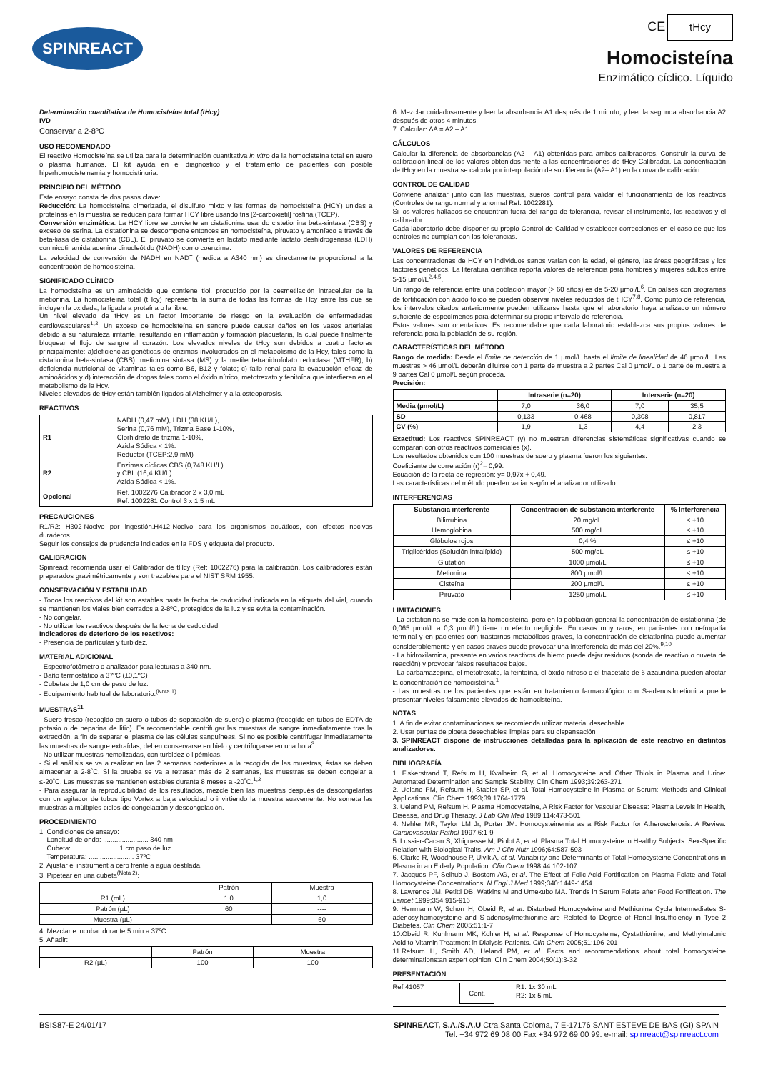SPINREACT
CE tHcy
Homocisteína
Enzimático cíclico. Líquido
Determinación cuantitativa de Homocisteína total (tHcy)
IVD
Conservar a 2-8ºC
USO RECOMENDADO
El reactivo Homocisteína se utiliza para la determinación cuantitativa in vitro de la homocisteína total en suero o plasma humanos. El kit ayuda en el diagnóstico y el tratamiento de pacientes con posible hiperhomocisteinemia y homocistinuria.
PRINCIPIO DEL MÉTODO
Este ensayo consta de dos pasos clave:
Reducción: La homocisteína dimerizada, el disulfuro mixto y las formas de homocisteína (HCY) unidas a proteínas en la muestra se reducen para formar HCY libre usando tris [2-carboxietil] fosfina (TCEP).
Conversión enzimática: La HCY libre se convierte en cistationina usando cistetionina beta-sintasa (CBS) y exceso de serina. La cistationina se descompone entonces en homocisteína, piruvato y amoníaco a través de beta-liasa de cistationina (CBL). El piruvato se convierte en lactato mediante lactato deshidrogenasa (LDH) con nicotinamida adenina dinucleótido (NADH) como coenzima.
La velocidad de conversión de NADH en NAD<sup>+</sup> (medida a A340 nm) es directamente proporcional a la concentración de homocisteína.
SIGNIFICADO CLÍNICO
La homocisteína es un aminoácido que contiene tiol, producido por la desmetilación intracelular de la metionina. La homocisteína total (tHcy) representa la suma de todas las formas de Hcy entre las que se incluyen la oxidada, la ligada a proteína o la libre.
Un nivel elevado de tHcy es un factor importante de riesgo en la evaluación de enfermedades cardiovasculares<sup>1,3</sup>. Un exceso de homocisteína en sangre puede causar daños en los vasos arteriales debido a su naturaleza irritante, resultando en inflamación y formación plaquetaria, la cual puede finalmente bloquear el flujo de sangre al corazón. Los elevados niveles de tHcy son debidos a cuatro factores principalmente: a)deficiencias genéticas de enzimas involucrados en el metabolismo de la Hcy, tales como la cistationina beta-sintasa (CBS), metionina sintasa (MS) y la metilentetrahidrofolato reductasa (MTHFR); b) deficiencia nutricional de vitaminas tales como B6, B12 y folato; c) fallo renal para la evacuación eficaz de aminoácidos y d) interacción de drogas tales como el óxido nítrico, metotrexato y fenitoína que interfieren en el metabolismo de la Hcy.
Niveles elevados de tHcy están también ligados al Alzheimer y a la osteoporosis.
REACTIVOS
| R1 | NADH (0,47 mM), LDH (38 KU/L), Serina (0,76 mM), Trizma Base 1-10%, Clorhidrato de trizma 1-10%, Azida Sódica < 1%. Reductor (TCEP:2,9 mM) |
| R2 | Enzimas cíclicas CBS (0,748 KU/L) y CBL (16,4 KU/L) Azida Sódica < 1%. |
| Opcional | Ref. 1002276 Calibrador 2 x 3,0 mL Ref. 1002281 Control 3 x 1,5 mL |
PRECAUCIONES
R1/R2: H302-Nocivo por ingestión.H412-Nocivo para los organismos acuáticos, con efectos nocivos duraderos.
Seguir los consejos de prudencia indicados en la FDS y etiqueta del producto.
CALIBRACION
Spinreact recomienda usar el Calibrador de tHcy (Ref: 1002276) para la calibración. Los calibradores están preparados gravimétricamente y son trazables para el NIST SRM 1955.
CONSERVACIÓN Y ESTABILIDAD
- Todos los reactivos del kit son estables hasta la fecha de caducidad indicada en la etiqueta del vial, cuando se mantienen los viales bien cerrados a 2-8ºC, protegidos de la luz y se evita la contaminación.
- No congelar.
- No utilizar los reactivos después de la fecha de caducidad.
Indicadores de deterioro de los reactivos:
- Presencia de partículas y turbidez.
MATERIAL ADICIONAL
- Espectrofotómetro o analizador para lecturas a 340 nm.
- Baño termostático a 37ºC (±0,1ºC)
- Cubetas de 1,0 cm de paso de luz.
- Equipamiento habitual de laboratorio.<sup>(Nota 1)</sup>
MUESTRAS<sup>11</sup>
- Suero fresco (recogido en suero o tubos de separación de suero) o plasma (recogido en tubos de EDTA de potasio o de heparina de litio). Es recomendable centrifugar las muestras de sangre inmediatamente tras la extracción, a fin de separar el plasma de las células sanguíneas. Si no es posible centrifugar inmediatamente las muestras de sangre extraídas, deben conservarse en hielo y centrifugarse en una hora<sup>3</sup>.
- No utilizar muestras hemolizadas, con turbidez o lipémicas.
- Si el análisis se va a realizar en las 2 semanas posteriores a la recogida de las muestras, éstas se deben almacenar a 2-8˚C. Si la prueba se va a retrasar más de 2 semanas, las muestras se deben congelar a ≤-20˚C. Las muestras se mantienen estables durante 8 meses a -20˚C.<sup>1,2</sup>
- Para asegurar la reproducibilidad de los resultados, mezcle bien las muestras después de descongelarlas con un agitador de tubos tipo Vortex a baja velocidad o invirtiendo la muestra suavemente. No someta las muestras a múltiples ciclos de congelación y descongelación.
PROCEDIMIENTO
1. Condiciones de ensayo:
Longitud de onda: ........................ 340 nm
Cubeta: ........................ 1 cm paso de luz
Temperatura: ........................ 37ºC
2. Ajustar el instrument a cero frente a agua destilada.
3. Pipetear en una cubeta<sup>(Nota 2)</sup>:
| | Patrón | Muestra |
| R1 (mL) | 1,0 | 1,0 |
| Patrón (µL) | 60 | ---- |
| Muestra (µL) | ---- | 60 |
4. Mezclar e incubar durante 5 min a 37ºC.
5. Añadir:
| | Patrón | Muestra |
| R2 (µL) | 100 | 100 |
6. Mezclar cuidadosamente y leer la absorbancia A1 después de 1 minuto, y leer la segunda absorbancia A2 después de otros 4 minutos.
7. Calcular: ΔA = A2 – A1.
CÁLCULOS
Calcular la diferencia de absorbancias (A2 – A1) obtenidas para ambos calibradores. Construir la curva de calibración lineal de los valores obtenidos frente a las concentraciones de tHcy Calibrador. La concentración de tHcy en la muestra se calcula por interpolación de su diferencia (A2– A1) en la curva de calibración.
CONTROL DE CALIDAD
Conviene analizar junto con las muestras, sueros control para validar el funcionamiento de los reactivos (Controles de rango normal y anormal Ref. 1002281).
Si los valores hallados se encuentran fuera del rango de tolerancia, revisar el instrumento, los reactivos y el calibrador.
Cada laboratorio debe disponer su propio Control de Calidad y establecer correcciones en el caso de que los controles no cumplan con las tolerancias.
VALORES DE REFERENCIA
Las concentraciones de HCY en individuos sanos varían con la edad, el género, las áreas geográficas y los factores genéticos. La literatura científica reporta valores de referencia para hombres y mujeres adultos entre 5-15 µmol/L<sup>2,4,5</sup>.
Un rango de referencia entre una población mayor (> 60 años) es de 5-20 µmol/L<sup>6</sup>. En países con programas de fortificación con ácido fólico se pueden observar niveles reducidos de tHCY<sup>7,8</sup>. Como punto de referencia, los intervalos citados anteriormente pueden utilizarse hasta que el laboratorio haya analizado un número suficiente de especímenes para determinar su propio intervalo de referencia.
Estos valores son orientativos. Es recomendable que cada laboratorio establezca sus propios valores de referencia para la población de su región.
CARACTERÍSTICAS DEL MÉTODO
Rango de medida: Desde el límite de detección de 1 µmol/L hasta el límite de linealidad de 46 µmol/L. Las muestras > 46 µmol/L deberán diluirse con 1 parte de muestra a 2 partes Cal 0 µmol/L o 1 parte de muestra a 9 partes Cal 0 µmol/L según proceda.
Precisión:
| | Intraserie (n=20) | | Interserie (n=20) | |
| --- | --- | --- | --- | --- |
| Media (µmol/L) | 7,0 | 36,0 | 7,0 | 35,5 |
| SD | 0,133 | 0,468 | 0,308 | 0,817 |
| CV (%) | 1,9 | 1,3 | 4,4 | 2,3 |
Exactitud: Los reactivos SPINREACT (y) no muestran diferencias sistemáticas significativas cuando se comparan con otros reactivos comerciales (x).
Los resultados obtenidos con 100 muestras de suero y plasma fueron los siguientes:
Coeficiente de correlación (r)<sup>2</sup>= 0,99.
Ecuación de la recta de regresión: y= 0,97x + 0,49.
Las características del método pueden variar según el analizador utilizado.
INTERFERENCIAS
| Substancia interferente | Concentración de substancia interferente | % Interferencia |
| --- | --- | --- |
| Bilirrubina | 20 mg/dL | ≤ +10 |
| Hemoglobina | 500 mg/dL | ≤ +10 |
| Glóbulos rojos | 0,4 % | ≤ +10 |
| Triglicéridos (Solución intralípido) | 500 mg/dL | ≤ +10 |
| Glutatión | 1000 µmol/L | ≤ +10 |
| Metionina | 800 µmol/L | ≤ +10 |
| Cisteína | 200 µmol/L | ≤ +10 |
| Piruvato | 1250 µmol/L | ≤ +10 |
LIMITACIONES
- La cistationina se mide con la homocisteína, pero en la población general la concentración de cistationina (de 0,065 µmol/L a 0,3 µmol/L) tiene un efecto negligible. En casos muy raros, en pacientes con nefropatía terminal y en pacientes con trastornos metabólicos graves, la concentración de cistationina puede aumentar considerablemente y en casos graves puede provocar una interferencia de más del 20%.<sup>9,10</sup>
- La hidroxilamina, presente en varios reactivos de hierro puede dejar residuos (sonda de reactivo o cuveta de reacción) y provocar falsos resultados bajos.
- La carbamazepina, el metotrexato, la feintoína, el óxido nitroso o el triacetato de 6-azauridina pueden afectar la concentración de homocisteína.<sup>1</sup>
- Las muestras de los pacientes que están en tratamiento farmacológico con S-adenosilmetionina puede presentar niveles falsamente elevados de homocisteína.
NOTAS
1. A fin de evitar contaminaciones se recomienda utilizar material desechable.
2. Usar puntas de pipeta desechables limpias para su dispensación
3. SPINREACT dispone de instrucciones detalladas para la aplicación de este reactivo en distintos analizadores.
BIBLIOGRAFÍA
1. Fiskerstrand T, Refsum H, Kvalheim G, et al. Homocysteine and Other Thiols in Plasma and Urine: Automated Determination and Sample Stability. Clin Chem 1993;39:263-271
2. Ueland PM, Refsum H, Stabler SP, et al. Total Homocysteine in Plasma or Serum: Methods and Clinical Applications. Clin Chem 1993;39:1764-1779
3. Ueland PM, Refsum H. Plasma Homocysteine, A Risk Factor for Vascular Disease: Plasma Levels in Health, Disease, and Drug Therapy. J Lab Clin Med 1989;114:473-501
4. Nehler MR, Taylor LM Jr, Porter JM. Homocysteinemia as a Risk Factor for Atherosclerosis: A Review. Cardiovascular Pathol 1997;6:1-9
5. Lussier-Cacan S, Xhignesse M, Piolot A, et al. Plasma Total Homocysteine in Healthy Subjects: Sex-Specific Relation with Biological Traits. Am J Clin Nutr 1996;64:587-593
6. Clarke R, Woodhouse P, Ulvik A, et al. Variability and Determinants of Total Homocysteine Concentrations in Plasma in an Elderly Population. Clin Chem 1998;44:102-107
7. Jacques PF, Selhub J, Bostom AG, et al. The Effect of Folic Acid Fortification on Plasma Folate and Total Homocysteine Concentrations. N Engl J Med 1999;340:1449-1454
8. Lawrence JM, Petitti DB, Watkins M and Umekubo MA. Trends in Serum Folate after Food Fortification. The Lancet 1999;354:915-916
9. Herrmann W, Schorr H, Obeid R, et al. Disturbed Homocysteine and Methionine Cycle Intermediates S-adenosylhomocysteine and S-adenosylmethionine are Related to Degree of Renal Insufficiency in Type 2 Diabetes. Clin Chem 2005:51;1-7
10.Obeid R, Kuhlmann MK, Kohler H, et al. Response of Homocysteine, Cystathionine, and Methylmalonic Acid to Vitamin Treatment in Dialysis Patients. Clin Chem 2005;51:196-201
11.Refsum H, Smith AD, Ueland PM, et al. Facts and recommendations about total homocysteine determinations:an expert opinion. Clin Chem 2004;50(1):3-32
PRESENTACIÓN
Ref:41057 Cont. R1: 1x 30 mL
R2: 1x 5 mL
BSIS87-E 24/01/17 SPINREACT, S.A./S.A.U Ctra.Santa Coloma, 7 E-17176 SANT ESTEVE DE BAS (GI) SPAIN
Tel. +34 972 69 08 00 Fax +34 972 69 00 99. e-mail: spinreact@spinreact.com